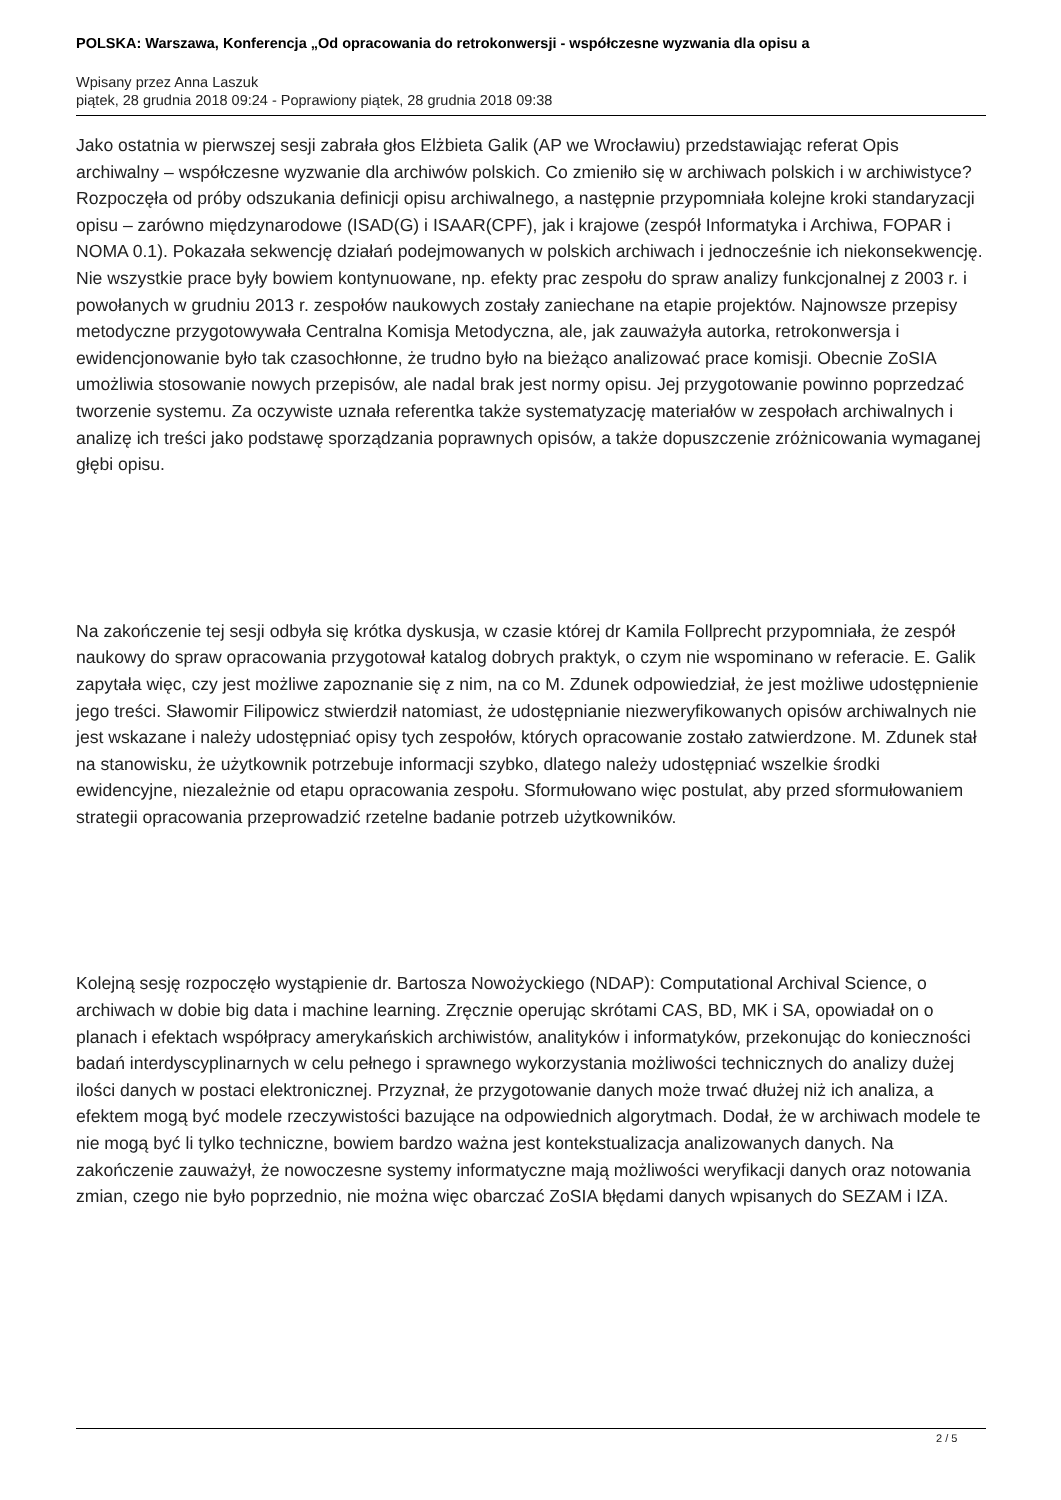POLSKA: Warszawa, Konferencja „Od opracowania do retrokonwersji - współczesne wyzwania dla opisu a
Wpisany przez Anna Laszuk
piątek, 28 grudnia 2018 09:24 - Poprawiony piątek, 28 grudnia 2018 09:38
Jako ostatnia w pierwszej sesji zabrała głos Elżbieta Galik (AP we Wrocławiu) przedstawiając referat Opis archiwalny – współczesne wyzwanie dla archiwów polskich. Co zmieniło się w archiwach polskich i w archiwistyce? Rozpoczęła od próby odszukania definicji opisu archiwalnego, a następnie przypomniała kolejne kroki standaryzacji opisu – zarówno międzynarodowe (ISAD(G) i ISAAR(CPF), jak i krajowe (zespół Informatyka i Archiwa, FOPAR i NOMA 0.1). Pokazała sekwencję działań podejmowanych w polskich archiwach i jednocześnie ich niekonsekwencję. Nie wszystkie prace były bowiem kontynuowane, np. efekty prac zespołu do spraw analizy funkcjonalnej z 2003 r. i powołanych w grudniu 2013 r. zespołów naukowych zostały zaniechane na etapie projektów. Najnowsze przepisy metodyczne przygotowywała Centralna Komisja Metodyczna, ale, jak zauważyła autorka, retrokonwersja i ewidencjonowanie było tak czasochłonne, że trudno było na bieżąco analizować prace komisji. Obecnie ZoSIA umożliwia stosowanie nowych przepisów, ale nadal brak jest normy opisu. Jej przygotowanie powinno poprzedzać tworzenie systemu. Za oczywiste uznała referentka także systematyzację materiałów w zespołach archiwalnych i analizę ich treści jako podstawę sporządzania poprawnych opisów, a także dopuszczenie zróżnicowania wymaganej głębi opisu.
Na zakończenie tej sesji odbyła się krótka dyskusja, w czasie której dr Kamila Follprecht przypomniała, że zespół naukowy do spraw opracowania przygotował katalog dobrych praktyk, o czym nie wspominano w referacie. E. Galik zapytała więc, czy jest możliwe zapoznanie się z nim, na co M. Zdunek odpowiedział, że jest możliwe udostępnienie jego treści. Sławomir Filipowicz stwierdził natomiast, że udostępnianie niezweryfikowanych opisów archiwalnych nie jest wskazane i należy udostępniać opisy tych zespołów, których opracowanie zostało zatwierdzone. M. Zdunek stał na stanowisku, że użytkownik potrzebuje informacji szybko, dlatego należy udostępniać wszelkie środki ewidencyjne, niezależnie od etapu opracowania zespołu. Sformułowano więc postulat, aby przed sformułowaniem strategii opracowania przeprowadzić rzetelne badanie potrzeb użytkowników.
Kolejną sesję rozpoczęło wystąpienie dr. Bartosza Nowożyckiego (NDAP): Computational Archival Science, o archiwach w dobie big data i machine learning. Zręcznie operując skrótami CAS, BD, MK i SA, opowiadał on o planach i efektach współpracy amerykańskich archiwistów, analityków i informatyków, przekonując do konieczności badań interdyscyplinarnych w celu pełnego i sprawnego wykorzystania możliwości technicznych do analizy dużej ilości danych w postaci elektronicznej. Przyznał, że przygotowanie danych może trwać dłużej niż ich analiza, a efektem mogą być modele rzeczywistości bazujące na odpowiednich algorytmach. Dodał, że w archiwach modele te nie mogą być li tylko techniczne, bowiem bardzo ważna jest kontekstualizacja analizowanych danych. Na zakończenie zauważył, że nowoczesne systemy informatyczne mają możliwości weryfikacji danych oraz notowania zmian, czego nie było poprzednio, nie można więc obarczać ZoSIA błędami danych wpisanych do SEZAM i IZA.
2 / 5